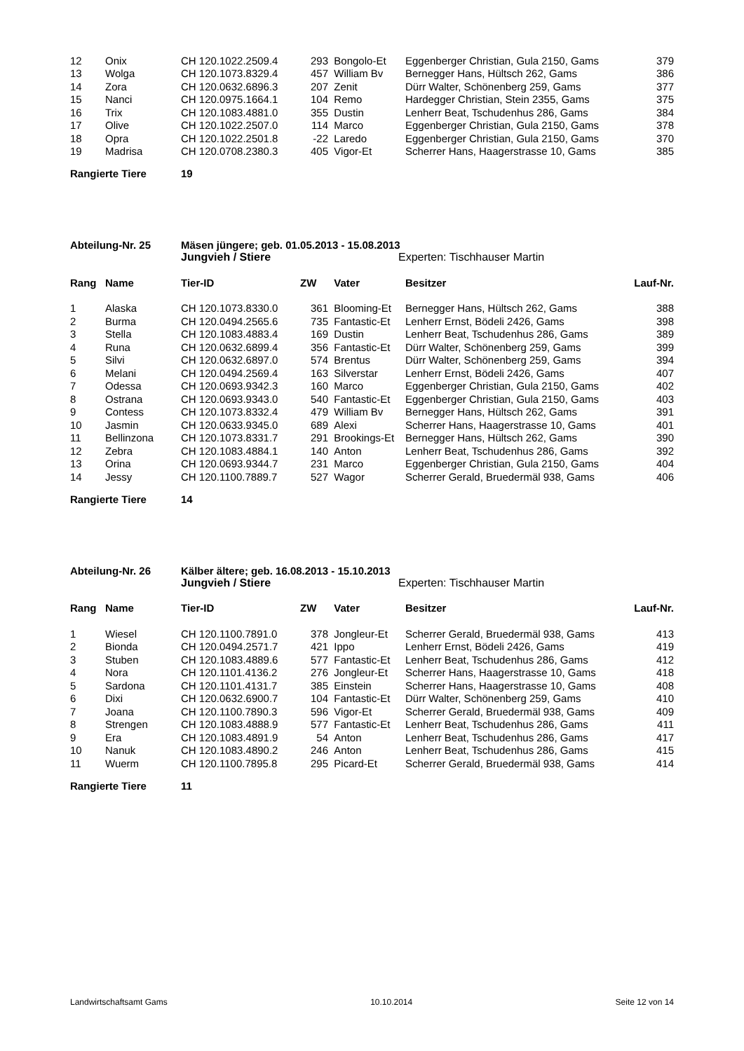| 12 | Onix | CH 120.1022.2509.4 | 293 | Bongolo-Et | Eggenberger Christian, Gula 2150, Gams | 379 |
| 13 | Wolga | CH 120.1073.8329.4 | 457 | William Bv | Bernegger Hans, Hültsch 262, Gams | 386 |
| 14 | Zora | CH 120.0632.6896.3 | 207 | Zenit | Dürr Walter, Schönenberg 259, Gams | 377 |
| 15 | Nanci | CH 120.0975.1664.1 | 104 | Remo | Hardegger Christian, Stein 2355, Gams | 375 |
| 16 | Trix | CH 120.1083.4881.0 | 355 | Dustin | Lenherr Beat, Tschudenhus 286, Gams | 384 |
| 17 | Olive | CH 120.1022.2507.0 | 114 | Marco | Eggenberger Christian, Gula 2150, Gams | 378 |
| 18 | Opra | CH 120.1022.2501.8 | -22 | Laredo | Eggenberger Christian, Gula 2150, Gams | 370 |
| 19 | Madrisa | CH 120.0708.2380.3 | 405 | Vigor-Et | Scherrer Hans, Haagerstrasse 10, Gams | 385 |
Rangierte Tiere 19
Abteilung-Nr. 25 Mäsen jüngere; geb. 01.05.2013 - 15.08.2013
Jungvieh / Stiere Experten: Tischhauser Martin
| Rang | Name | Tier-ID | ZW | Vater | Besitzer | Lauf-Nr. |
| --- | --- | --- | --- | --- | --- | --- |
| 1 | Alaska | CH 120.1073.8330.0 | 361 | Blooming-Et | Bernegger Hans, Hültsch 262, Gams | 388 |
| 2 | Burma | CH 120.0494.2565.6 | 735 | Fantastic-Et | Lenherr Ernst, Bödeli 2426, Gams | 398 |
| 3 | Stella | CH 120.1083.4883.4 | 169 | Dustin | Lenherr Beat, Tschudenhus 286, Gams | 389 |
| 4 | Runa | CH 120.0632.6899.4 | 356 | Fantastic-Et | Dürr Walter, Schönenberg 259, Gams | 399 |
| 5 | Silvi | CH 120.0632.6897.0 | 574 | Brentus | Dürr Walter, Schönenberg 259, Gams | 394 |
| 6 | Melani | CH 120.0494.2569.4 | 163 | Silverstar | Lenherr Ernst, Bödeli 2426, Gams | 407 |
| 7 | Odessa | CH 120.0693.9342.3 | 160 | Marco | Eggenberger Christian, Gula 2150, Gams | 402 |
| 8 | Ostrana | CH 120.0693.9343.0 | 540 | Fantastic-Et | Eggenberger Christian, Gula 2150, Gams | 403 |
| 9 | Contess | CH 120.1073.8332.4 | 479 | William Bv | Bernegger Hans, Hültsch 262, Gams | 391 |
| 10 | Jasmin | CH 120.0633.9345.0 | 689 | Alexi | Scherrer Hans, Haagerstrasse 10, Gams | 401 |
| 11 | Bellinzona | CH 120.1073.8331.7 | 291 | Brookings-Et | Bernegger Hans, Hültsch 262, Gams | 390 |
| 12 | Zebra | CH 120.1083.4884.1 | 140 | Anton | Lenherr Beat, Tschudenhus 286, Gams | 392 |
| 13 | Orina | CH 120.0693.9344.7 | 231 | Marco | Eggenberger Christian, Gula 2150, Gams | 404 |
| 14 | Jessy | CH 120.1100.7889.7 | 527 | Wagor | Scherrer Gerald, Bruedermäl 938, Gams | 406 |
Rangierte Tiere 14
Abteilung-Nr. 26 Kälber ältere; geb. 16.08.2013 - 15.10.2013
Jungvieh / Stiere Experten: Tischhauser Martin
| Rang | Name | Tier-ID | ZW | Vater | Besitzer | Lauf-Nr. |
| --- | --- | --- | --- | --- | --- | --- |
| 1 | Wiesel | CH 120.1100.7891.0 | 378 | Jongleur-Et | Scherrer Gerald, Bruedermäl 938, Gams | 413 |
| 2 | Bionda | CH 120.0494.2571.7 | 421 | Ippo | Lenherr Ernst, Bödeli 2426, Gams | 419 |
| 3 | Stuben | CH 120.1083.4889.6 | 577 | Fantastic-Et | Lenherr Beat, Tschudenhus 286, Gams | 412 |
| 4 | Nora | CH 120.1101.4136.2 | 276 | Jongleur-Et | Scherrer Hans, Haagerstrasse 10, Gams | 418 |
| 5 | Sardona | CH 120.1101.4131.7 | 385 | Einstein | Scherrer Hans, Haagerstrasse 10, Gams | 408 |
| 6 | Dixi | CH 120.0632.6900.7 | 104 | Fantastic-Et | Dürr Walter, Schönenberg 259, Gams | 410 |
| 7 | Joana | CH 120.1100.7890.3 | 596 | Vigor-Et | Scherrer Gerald, Bruedermäl 938, Gams | 409 |
| 8 | Strengen | CH 120.1083.4888.9 | 577 | Fantastic-Et | Lenherr Beat, Tschudenhus 286, Gams | 411 |
| 9 | Era | CH 120.1083.4891.9 | 54 | Anton | Lenherr Beat, Tschudenhus 286, Gams | 417 |
| 10 | Nanuk | CH 120.1083.4890.2 | 246 | Anton | Lenherr Beat, Tschudenhus 286, Gams | 415 |
| 11 | Wuerm | CH 120.1100.7895.8 | 295 | Picard-Et | Scherrer Gerald, Bruedermäl 938, Gams | 414 |
Rangierte Tiere 11
Landwirtschaftsamt Gams 10.10.2014 Seite 12 von 14